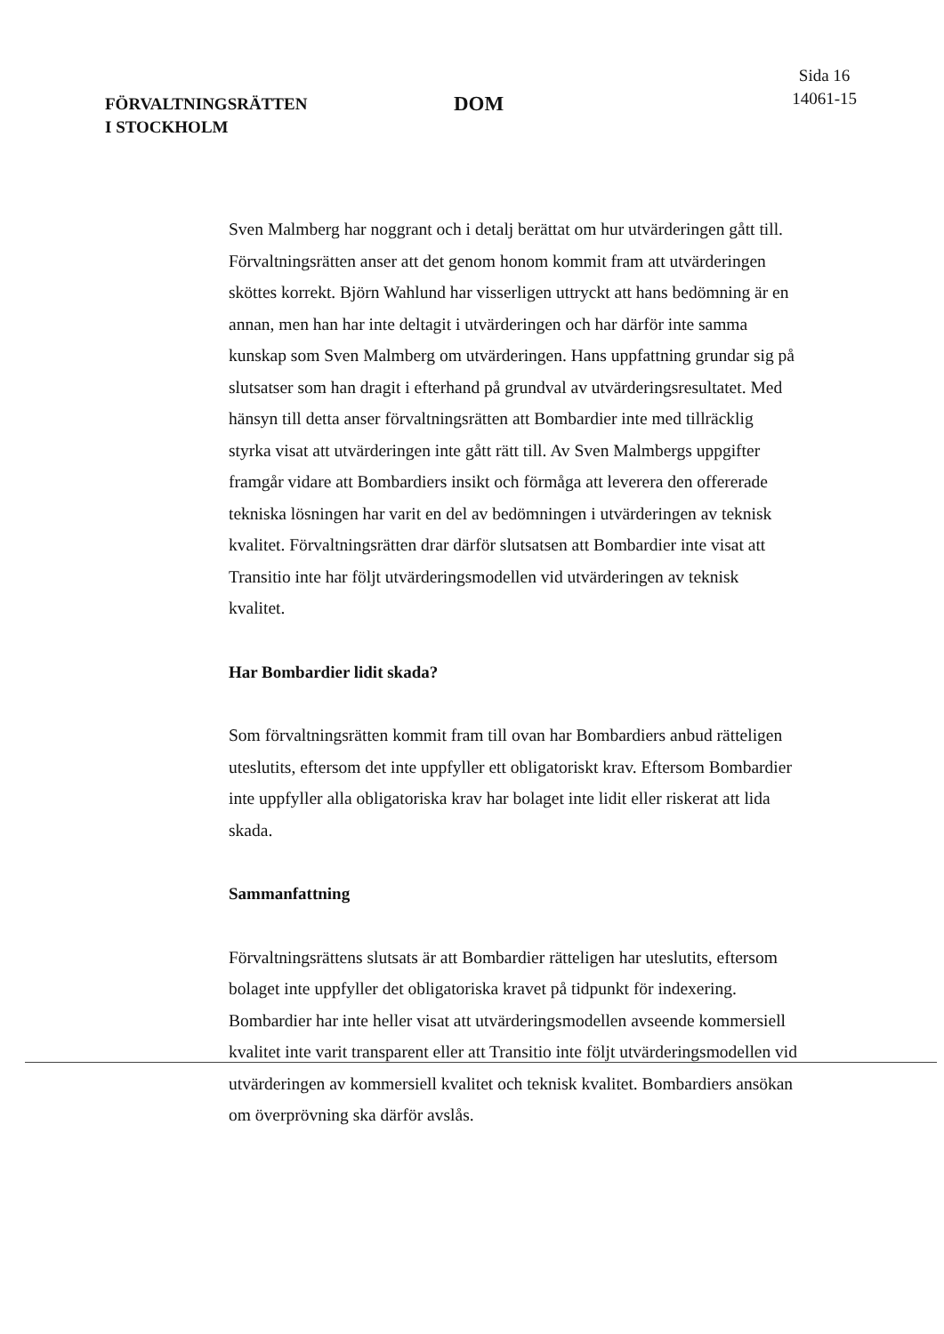FÖRVALTNINGSRÄTTEN
I STOCKHOLM
DOM
Sida 16
14061-15
Sven Malmberg har noggrant och i detalj berättat om hur utvärderingen gått till. Förvaltningsrätten anser att det genom honom kommit fram att utvärderingen sköttes korrekt. Björn Wahlund har visserligen uttryckt att hans bedömning är en annan, men han har inte deltagit i utvärderingen och har därför inte samma kunskap som Sven Malmberg om utvärderingen. Hans uppfattning grundar sig på slutsatser som han dragit i efterhand på grundval av utvärderingsresultatet. Med hänsyn till detta anser förvaltningsrätten att Bombardier inte med tillräcklig styrka visat att utvärderingen inte gått rätt till. Av Sven Malmbergs uppgifter framgår vidare att Bombardiers insikt och förmåga att leverera den offererade tekniska lösningen har varit en del av bedömningen i utvärderingen av teknisk kvalitet. Förvaltningsrätten drar därför slutsatsen att Bombardier inte visat att Transitio inte har följt utvärderingsmodellen vid utvärderingen av teknisk kvalitet.
Har Bombardier lidit skada?
Som förvaltningsrätten kommit fram till ovan har Bombardiers anbud rätteligen uteslutits, eftersom det inte uppfyller ett obligatoriskt krav. Eftersom Bombardier inte uppfyller alla obligatoriska krav har bolaget inte lidit eller riskerat att lida skada.
Sammanfattning
Förvaltningsrättens slutsats är att Bombardier rätteligen har uteslutits, eftersom bolaget inte uppfyller det obligatoriska kravet på tidpunkt för indexering. Bombardier har inte heller visat att utvärderingsmodellen avseende kommersiell kvalitet inte varit transparent eller att Transitio inte följt utvärderingsmodellen vid utvärderingen av kommersiell kvalitet och teknisk kvalitet. Bombardiers ansökan om överprövning ska därför avslås.